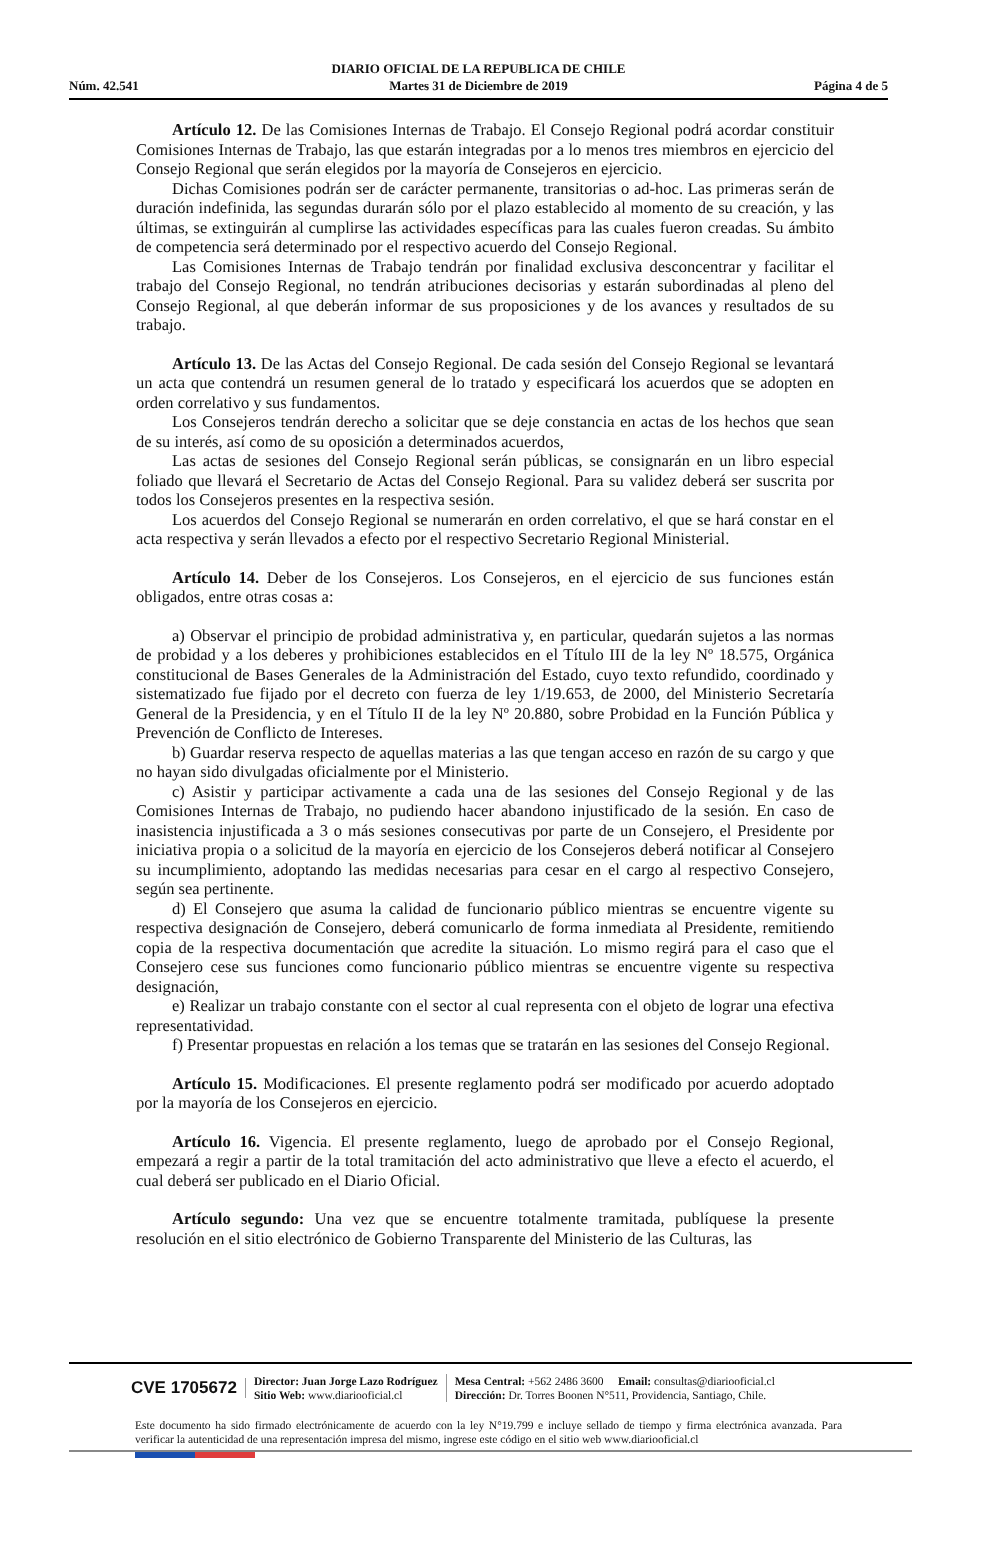DIARIO OFICIAL DE LA REPUBLICA DE CHILE
Martes 31 de Diciembre de 2019
Núm. 42.541 Página 4 de 5
Artículo 12. De las Comisiones Internas de Trabajo. El Consejo Regional podrá acordar constituir Comisiones Internas de Trabajo, las que estarán integradas por a lo menos tres miembros en ejercicio del Consejo Regional que serán elegidos por la mayoría de Consejeros en ejercicio.
Dichas Comisiones podrán ser de carácter permanente, transitorias o ad-hoc. Las primeras serán de duración indefinida, las segundas durarán sólo por el plazo establecido al momento de su creación, y las últimas, se extinguirán al cumplirse las actividades específicas para las cuales fueron creadas. Su ámbito de competencia será determinado por el respectivo acuerdo del Consejo Regional.
Las Comisiones Internas de Trabajo tendrán por finalidad exclusiva desconcentrar y facilitar el trabajo del Consejo Regional, no tendrán atribuciones decisorias y estarán subordinadas al pleno del Consejo Regional, al que deberán informar de sus proposiciones y de los avances y resultados de su trabajo.
Artículo 13. De las Actas del Consejo Regional. De cada sesión del Consejo Regional se levantará un acta que contendrá un resumen general de lo tratado y especificará los acuerdos que se adopten en orden correlativo y sus fundamentos.
Los Consejeros tendrán derecho a solicitar que se deje constancia en actas de los hechos que sean de su interés, así como de su oposición a determinados acuerdos,
Las actas de sesiones del Consejo Regional serán públicas, se consignarán en un libro especial foliado que llevará el Secretario de Actas del Consejo Regional. Para su validez deberá ser suscrita por todos los Consejeros presentes en la respectiva sesión.
Los acuerdos del Consejo Regional se numerarán en orden correlativo, el que se hará constar en el acta respectiva y serán llevados a efecto por el respectivo Secretario Regional Ministerial.
Artículo 14. Deber de los Consejeros. Los Consejeros, en el ejercicio de sus funciones están obligados, entre otras cosas a:
a) Observar el principio de probidad administrativa y, en particular, quedarán sujetos a las normas de probidad y a los deberes y prohibiciones establecidos en el Título III de la ley Nº 18.575, Orgánica constitucional de Bases Generales de la Administración del Estado, cuyo texto refundido, coordinado y sistematizado fue fijado por el decreto con fuerza de ley 1/19.653, de 2000, del Ministerio Secretaría General de la Presidencia, y en el Título II de la ley Nº 20.880, sobre Probidad en la Función Pública y Prevención de Conflicto de Intereses.
b) Guardar reserva respecto de aquellas materias a las que tengan acceso en razón de su cargo y que no hayan sido divulgadas oficialmente por el Ministerio.
c) Asistir y participar activamente a cada una de las sesiones del Consejo Regional y de las Comisiones Internas de Trabajo, no pudiendo hacer abandono injustificado de la sesión. En caso de inasistencia injustificada a 3 o más sesiones consecutivas por parte de un Consejero, el Presidente por iniciativa propia o a solicitud de la mayoría en ejercicio de los Consejeros deberá notificar al Consejero su incumplimiento, adoptando las medidas necesarias para cesar en el cargo al respectivo Consejero, según sea pertinente.
d) El Consejero que asuma la calidad de funcionario público mientras se encuentre vigente su respectiva designación de Consejero, deberá comunicarlo de forma inmediata al Presidente, remitiendo copia de la respectiva documentación que acredite la situación. Lo mismo regirá para el caso que el Consejero cese sus funciones como funcionario público mientras se encuentre vigente su respectiva designación,
e) Realizar un trabajo constante con el sector al cual representa con el objeto de lograr una efectiva representatividad.
f) Presentar propuestas en relación a los temas que se tratarán en las sesiones del Consejo Regional.
Artículo 15. Modificaciones. El presente reglamento podrá ser modificado por acuerdo adoptado por la mayoría de los Consejeros en ejercicio.
Artículo 16. Vigencia. El presente reglamento, luego de aprobado por el Consejo Regional, empezará a regir a partir de la total tramitación del acto administrativo que lleve a efecto el acuerdo, el cual deberá ser publicado en el Diario Oficial.
Artículo segundo: Una vez que se encuentre totalmente tramitada, publíquese la presente resolución en el sitio electrónico de Gobierno Transparente del Ministerio de las Culturas, las
CVE 1705672
Director: Juan Jorge Lazo Rodríguez
Sitio Web: www.diariooficial.cl
Mesa Central: +562 2486 3600 Email: consultas@diariooficial.cl
Dirección: Dr. Torres Boonen N°511, Providencia, Santiago, Chile.
Este documento ha sido firmado electrónicamente de acuerdo con la ley N°19.799 e incluye sellado de tiempo y firma electrónica avanzada. Para verificar la autenticidad de una representación impresa del mismo, ingrese este código en el sitio web www.diariooficial.cl